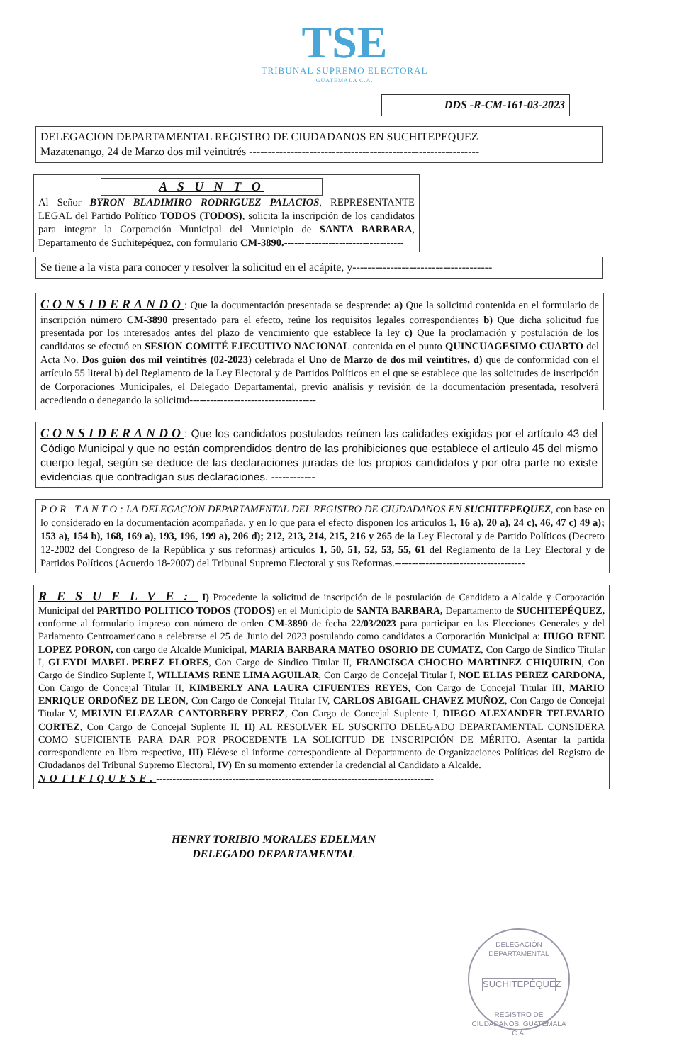TSE
TRIBUNAL SUPREMO ELECTORAL
GUATEMALA C.A.
DDS -R-CM-161-03-2023
DELEGACION DEPARTAMENTAL REGISTRO DE CIUDADANOS EN SUCHITEPEQUEZ
Mazatenango, 24 de Marzo dos mil veintitrés -------------------------------------------------------------
A S U N T O
Al Señor BYRON BLADIMIRO RODRIGUEZ PALACIOS, REPRESENTANTE LEGAL del Partido Político TODOS (TODOS), solicita la inscripción de los candidatos para integrar la Corporación Municipal del Municipio de SANTA BARBARA, Departamento de Suchitepéquez, con formulario CM-3890.-----------------------------------
Se tiene a la vista para conocer y resolver la solicitud en el acápite, y-------------------------------------
CONSIDERANDO: Que la documentación presentada se desprende: a) Que la solicitud contenida en el formulario de inscripción número CM-3890 presentado para el efecto, reúne los requisitos legales correspondientes b) Que dicha solicitud fue presentada por los interesados antes del plazo de vencimiento que establece la ley c) Que la proclamación y postulación de los candidatos se efectuó en SESION COMITÉ EJECUTIVO NACIONAL contenida en el punto QUINCUAGESIMO CUARTO del Acta No. Dos guión dos mil veintitrés (02-2023) celebrada el Uno de Marzo de dos mil veintitrés, d) que de conformidad con el artículo 55 literal b) del Reglamento de la Ley Electoral y de Partidos Políticos en el que se establece que las solicitudes de inscripción de Corporaciones Municipales, el Delegado Departamental, previo análisis y revisión de la documentación presentada, resolverá accediendo o denegando la solicitud-------------------------------------
CONSIDERANDO: Que los candidatos postulados reúnen las calidades exigidas por el artículo 43 del Código Municipal y que no están comprendidos dentro de las prohibiciones que establece el artículo 45 del mismo cuerpo legal, según se deduce de las declaraciones juradas de los propios candidatos y por otra parte no existe evidencias que contradigan sus declaraciones. ------------
POR TANTO: LA DELEGACION DEPARTAMENTAL DEL REGISTRO DE CIUDADANOS EN SUCHITEPEQUEZ, con base en lo considerado en la documentación acompañada, y en lo que para el efecto disponen los artículos 1, 16 a), 20 a), 24 c), 46, 47 c) 49 a); 153 a), 154 b), 168, 169 a), 193, 196, 199 a), 206 d); 212, 213, 214, 215, 216 y 265 de la Ley Electoral y de Partido Políticos (Decreto 12-2002 del Congreso de la República y sus reformas) artículos 1, 50, 51, 52, 53, 55, 61 del Reglamento de la Ley Electoral y de Partidos Políticos (Acuerdo 18-2007) del Tribunal Supremo Electoral y sus Reformas.--------------------------------------
RESUELVE: I) Procedente la solicitud de inscripción de la postulación de Candidato a Alcalde y Corporación Municipal del PARTIDO POLITICO TODOS (TODOS) en el Municipio de SANTA BARBARA, Departamento de SUCHITEPÉQUEZ, conforme al formulario impreso con número de orden CM-3890 de fecha 22/03/2023 para participar en las Elecciones Generales y del Parlamento Centroamericano a celebrarse el 25 de Junio del 2023 postulando como candidatos a Corporación Municipal a: HUGO RENE LOPEZ PORON, con cargo de Alcalde Municipal, MARIA BARBARA MATEO OSORIO DE CUMATZ, Con Cargo de Sindico Titular I, GLEYDI MABEL PEREZ FLORES, Con Cargo de Sindico Titular II, FRANCISCA CHOCHO MARTINEZ CHIQUIRIN, Con Cargo de Sindico Suplente I, WILLIAMS RENE LIMA AGUILAR, Con Cargo de Concejal Titular I, NOE ELIAS PEREZ CARDONA, Con Cargo de Concejal Titular II, KIMBERLY ANA LAURA CIFUENTES REYES, Con Cargo de Concejal Titular III, MARIO ENRIQUE ORDOÑEZ DE LEON, Con Cargo de Concejal Titular IV, CARLOS ABIGAIL CHAVEZ MUÑOZ, Con Cargo de Concejal Titular V, MELVIN ELEAZAR CANTORBERY PEREZ, Con Cargo de Concejal Suplente I, DIEGO ALEXANDER TELEVARIO CORTEZ, Con Cargo de Concejal Suplente II. II) AL RESOLVER EL SUSCRITO DELEGADO DEPARTAMENTAL CONSIDERA COMO SUFICIENTE PARA DAR POR PROCEDENTE LA SOLICITUD DE INSCRIPCIÓN DE MÉRITO. Asentar la partida correspondiente en libro respectivo, III) Elévese el informe correspondiente al Departamento de Organizaciones Políticas del Registro de Ciudadanos del Tribunal Supremo Electoral, IV) En su momento extender la credencial al Candidato a Alcalde.
NOTIFIQUESE.------------------------------------------------------------------------------------
HENRY TORIBIO MORALES EDELMAN
DELEGADO DEPARTAMENTAL
DELEGACIÓN DEPARTAMENTAL
SUCHITEPÉQUEZ
REGISTRO DE CIUDADANOS, GUATEMALA C.A.